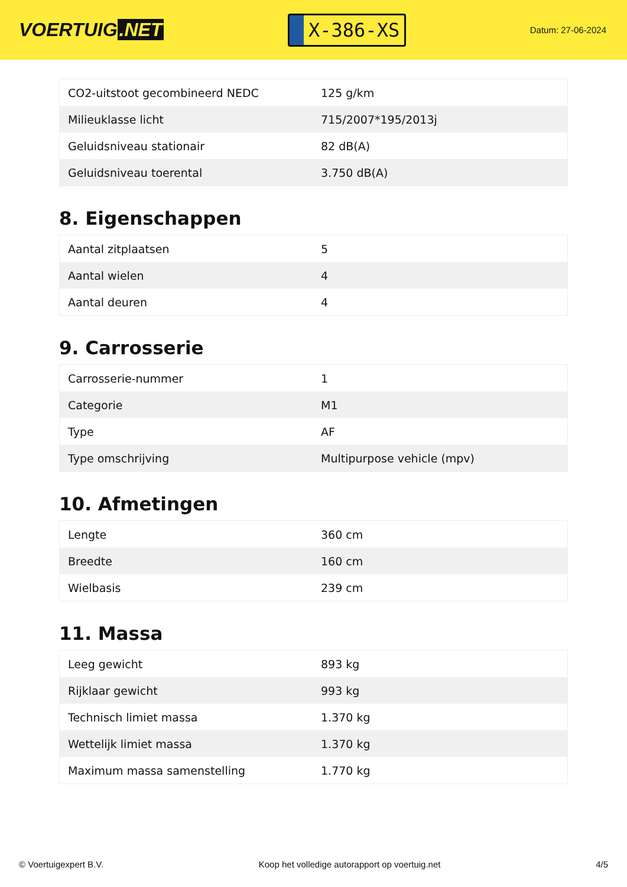VOERTUIG.NET
X-386-XS
Datum: 27-06-2024
| CO2-uitstoot gecombineerd NEDC | 125 g/km |
| Milieuklasse licht | 715/2007*195/2013j |
| Geluidsniveau stationair | 82 dB(A) |
| Geluidsniveau toerental | 3.750 dB(A) |
8. Eigenschappen
| Aantal zitplaatsen | 5 |
| Aantal wielen | 4 |
| Aantal deuren | 4 |
9. Carrosserie
| Carrosserie-nummer | 1 |
| Categorie | M1 |
| Type | AF |
| Type omschrijving | Multipurpose vehicle (mpv) |
10. Afmetingen
| Lengte | 360 cm |
| Breedte | 160 cm |
| Wielbasis | 239 cm |
11. Massa
| Leeg gewicht | 893 kg |
| Rijklaar gewicht | 993 kg |
| Technisch limiet massa | 1.370 kg |
| Wettelijk limiet massa | 1.370 kg |
| Maximum massa samenstelling | 1.770 kg |
© Voertuigexpert B.V. Koop het volledige autorapport op voertuig.net 4/5